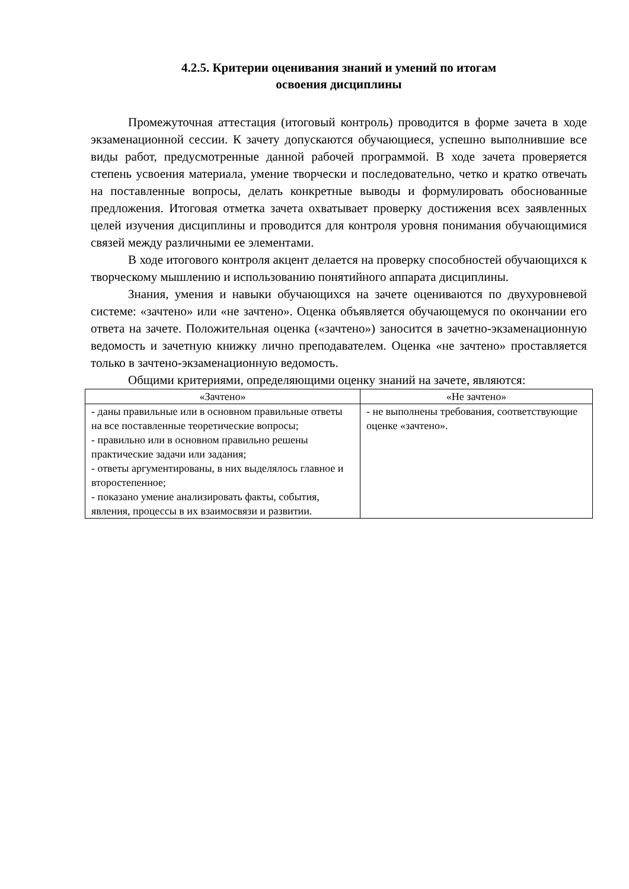4.2.5. Критерии оценивания знаний и умений по итогам
освоения дисциплины
Промежуточная аттестация (итоговый контроль) проводится в форме зачета в ходе экзаменационной сессии. К зачету допускаются обучающиеся, успешно выполнившие все виды работ, предусмотренные данной рабочей программой. В ходе зачета проверяется степень усвоения материала, умение творчески и последовательно, четко и кратко отвечать на поставленные вопросы, делать конкретные выводы и формулировать обоснованные предложения. Итоговая отметка зачета охватывает проверку достижения всех заявленных целей изучения дисциплины и проводится для контроля уровня понимания обучающимися связей между различными ее элементами.
В ходе итогового контроля акцент делается на проверку способностей обучающихся к творческому мышлению и использованию понятийного аппарата дисциплины.
Знания, умения и навыки обучающихся на зачете оцениваются по двухуровневой системе: «зачтено» или «не зачтено». Оценка объявляется обучающемуся по окончании его ответа на зачете. Положительная оценка («зачтено») заносится в зачетно-экзаменационную ведомость и зачетную книжку лично преподавателем. Оценка «не зачтено» проставляется только в зачтено-экзаменационную ведомость.
Общими критериями, определяющими оценку знаний на зачете, являются:
| «Зачтено» | «Не зачтено» |
| --- | --- |
| - даны правильные или в основном правильные ответы на все поставленные теоретические вопросы; - правильно или в основном правильно решены практические задачи или задания; - ответы аргументированы, в них выделялось главное и второстепенное; - показано умение анализировать факты, события, явления, процессы в их взаимосвязи и развитии. | - не выполнены требования, соответствующие оценке «зачтено». |